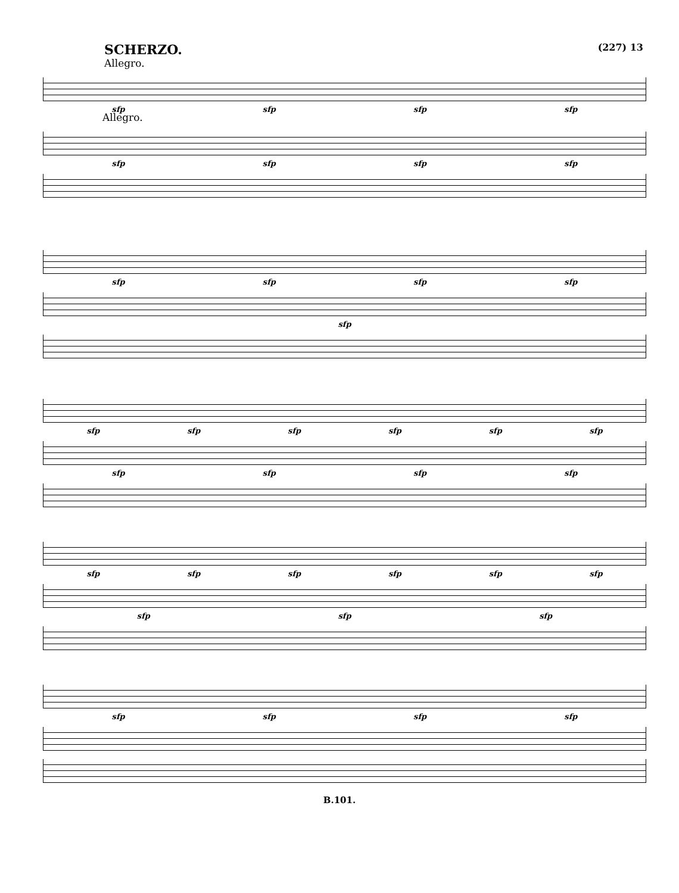SCHERZO.
Allegro.
(227) 13
sfp sfp sfp sfp
Allegro.
sfp sfp sfp sfp
sfp sfp sfp sfp
sfp
sfp sfp sfp sfp sfp sfp
sfp sfp sfp sfp
sfp sfp sfp sfp sfp sfp
sfp sfp sfp
sfp sfp sfp sfp
B.101.